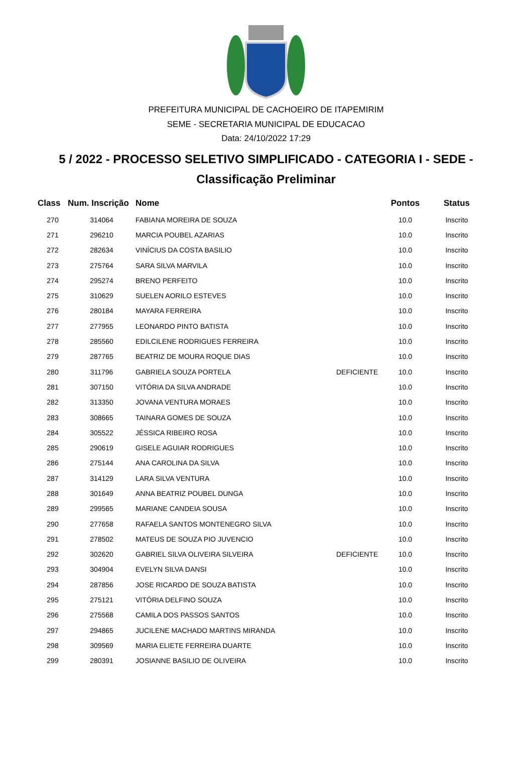PREFEITURA MUNICIPAL DE CACHOEIRO DE ITAPEMIRIM
SEME - SECRETARIA MUNICIPAL DE EDUCACAO
Data: 24/10/2022 17:29
5 / 2022 - PROCESSO SELETIVO SIMPLIFICADO - CATEGORIA I - SEDE -
Classificação Preliminar
| Class | Num. Inscrição | Nome | | Pontos | Status |
| --- | --- | --- | --- | --- | --- |
| 270 | 314064 | FABIANA MOREIRA DE SOUZA | | 10.0 | Inscrito |
| 271 | 296210 | MARCIA POUBEL AZARIAS | | 10.0 | Inscrito |
| 272 | 282634 | VINÍCIUS DA COSTA BASILIO | | 10.0 | Inscrito |
| 273 | 275764 | SARA SILVA MARVILA | | 10.0 | Inscrito |
| 274 | 295274 | BRENO PERFEITO | | 10.0 | Inscrito |
| 275 | 310629 | SUELEN AORILO ESTEVES | | 10.0 | Inscrito |
| 276 | 280184 | MAYARA FERREIRA | | 10.0 | Inscrito |
| 277 | 277955 | LEONARDO PINTO BATISTA | | 10.0 | Inscrito |
| 278 | 285560 | EDILCILENE RODRIGUES FERREIRA | | 10.0 | Inscrito |
| 279 | 287765 | BEATRIZ DE MOURA ROQUE DIAS | | 10.0 | Inscrito |
| 280 | 311796 | GABRIELA SOUZA PORTELA | DEFICIENTE | 10.0 | Inscrito |
| 281 | 307150 | VITÓRIA DA SILVA ANDRADE | | 10.0 | Inscrito |
| 282 | 313350 | JOVANA VENTURA MORAES | | 10.0 | Inscrito |
| 283 | 308665 | TAINARA GOMES DE SOUZA | | 10.0 | Inscrito |
| 284 | 305522 | JÉSSICA RIBEIRO ROSA | | 10.0 | Inscrito |
| 285 | 290619 | GISELE AGUIAR RODRIGUES | | 10.0 | Inscrito |
| 286 | 275144 | ANA CAROLINA DA SILVA | | 10.0 | Inscrito |
| 287 | 314129 | LARA SILVA VENTURA | | 10.0 | Inscrito |
| 288 | 301649 | ANNA BEATRIZ POUBEL DUNGA | | 10.0 | Inscrito |
| 289 | 299565 | MARIANE CANDEIA SOUSA | | 10.0 | Inscrito |
| 290 | 277658 | RAFAELA SANTOS MONTENEGRO SILVA | | 10.0 | Inscrito |
| 291 | 278502 | MATEUS DE SOUZA PIO JUVENCIO | | 10.0 | Inscrito |
| 292 | 302620 | GABRIEL SILVA OLIVEIRA SILVEIRA | DEFICIENTE | 10.0 | Inscrito |
| 293 | 304904 | EVELYN SILVA DANSI | | 10.0 | Inscrito |
| 294 | 287856 | JOSE RICARDO DE SOUZA BATISTA | | 10.0 | Inscrito |
| 295 | 275121 | VITÓRIA DELFINO SOUZA | | 10.0 | Inscrito |
| 296 | 275568 | CAMILA DOS PASSOS SANTOS | | 10.0 | Inscrito |
| 297 | 294865 | JUCILENE MACHADO MARTINS MIRANDA | | 10.0 | Inscrito |
| 298 | 309569 | MARIA ELIETE FERREIRA DUARTE | | 10.0 | Inscrito |
| 299 | 280391 | JOSIANNE BASILIO DE OLIVEIRA | | 10.0 | Inscrito |